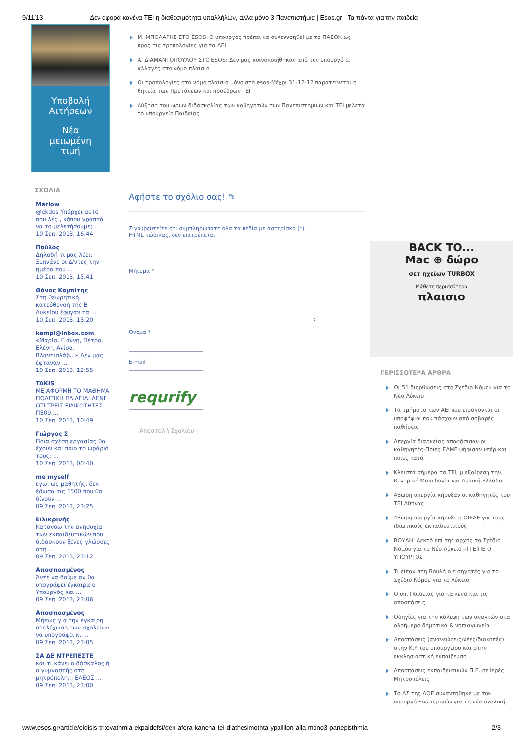9/11/13 Δεν αφορά κανένα ΤΕΙ η διαθεσιμότητα υπαλλήλων, αλλά μόνο 3 Πανεπιστήμια | Esos.gr - Τα πάντα για την παιδεία
Υποβολή
Αιτήσεων
Νέα
μειωμένη
τιμή
ΣΧΟΛΙΑ
Mariow
@ekdos Υπάρχει αυτό που λές , κάπου γραπτά να το μελετήσουμε; ...
10 Σεπ. 2013, 16:44
Παύλος
Δηλαδή τι μας λέει; Ξυπνάνε οι Δ/ντες την ημέρα που ...
10 Σεπ. 2013, 15:41
Θάνος Καμπίτης
Στη θεωρητική κατεύθυνση της Β Λυκείου έφυγαν τα ...
10 Σεπ. 2013, 15:20
kampi@inbox.com
«Μαρία, Γιάννη, Πέτρο, Ελένη, Ανίσα, Βλαντισλάβ...» Δεν μας έφταναν ...
10 Σεπ. 2013, 12:55
TAKIS
ΜΕ ΑΦΟΡΜΗ ΤΟ ΜΑΘΗΜΑ ΠΟΛΙΤΙΚΗ ΠΑΙΔΕΙΑ:.ΛΕΝΕ ΟΤΙ ΤΡΕΙΣ ΕΙΔΙΚΟΤΗΤΕΣ ΠΕ09 ...
10 Σεπ. 2013, 10:49
Γιώργος Σ
Ποια σχέση εργασίας θα έχουν και ποιο το ωράριό τους; ...
10 Σεπ. 2013, 00:40
me myself
εγώ, ως μαθητής, δεν έδωσα τις 1500 που θα δίνουν ...
09 Σεπ. 2013, 23:25
Ειλικρινής
Κατανοώ την ανησυχία των εκπαιδευτικών που διδάσκουν ξένες γλώσσες στη ...
09 Σεπ. 2013, 23:12
Αποσπασμένος
Άντε να δούμε αν θα υπογράψει έγκαιρα ο Υπουργός και ...
09 Σεπ. 2013, 23:06
Αποσπασμένος
Μήπως για την έγκαιρη στελέχωση των σχολείων να υπογράψει κι ...
09 Σεπ. 2013, 23:05
ΣΑ ΔΕ ΝΤΡΕΠΕΣΤΕ
και τι κάνει ο δάσκαλος ή ο γυμναστής στη μητρόπολη;;; ΕΛΕΟΣ ...
09 Σεπ. 2013, 23:00
Μ. ΜΠΟΛΑΡΗΣ ΣΤΟ ESOS: Ο υπουργός πρέπει να συνεννοηθεί με το ΠΑΣΟΚ ως προς τις τροπολογίες για τα ΑΕΙ
Α. ΔΙΑΜΑΝΤΟΠΟΥΛΟΥ ΣΤΟ ESOS: Δεν μας κοινοποιήθηκαν από τον υπουργό οι αλλαγές στο νόμο πλαίσιο
Οι τροπολογίες στο νόμο πλαίσιο μόνο στο esos-Μέχρι 31-12-12 παρατείνεται η θητεία των Πρυτάνεων και προέδρων ΤΕΙ
Αύξηση του ωρών διδασκαλίας των καθηγητών των Πανεπιστημίων και ΤΕΙ μελετά το υπουργείο Παιδείας
Αφήστε το σχόλιο σας! ✎
Σιγουρευτείτε ότι συμπληρώσατε όλα τα πεδία με αστερίσκο (*).
HTML κώδικας, δεν επιτρέπεται.
Μήνυμα *
Όνομα *
E-mail
requrify
Αποστολή Σχολίου
BACK TO...
Mac ⊕ δώρο
σετ ηχείων TURBOX
Μάθετε περισσότερα
πλαισιο
ΠΕΡΙΣΣΟΤΕΡΑ ΑΡΘΡΑ
Οι 51 διορθώσεις στο Σχέδιο Νόμου για το Νέο Λύκειο
Τα τμήματα των ΑΕΙ που εισάγονται οι υποψήφιοι που πάσχουν από σοβαρές παθήσεις
Απεργία διαρκείας αποφάσισαν οι καθηγητές-Ποιες ΕΛΜΕ ψήφισαν υπέρ και ποιες κατά
Κλειστά σήμερα τα ΤΕΙ, μ εξαίρεση την Κεντρική Μακεδονία και Δυτική Ελλάδα
48ωρη απεργία κήρυξαν οι καθηγητές του ΤΕΙ Αθήνας
48ωρη απεργία κήρυξε η ΟΙΕΛΕ για τους ιδιωτικούς εκπαιδευτικούς
ΒΟΥΛΗ: Δεκτό επί της αρχής το Σχέδιο Νόμου για το Νέο Λύκειο –ΤΙ ΕΙΠΕ Ο ΥΠΟΥΡΓΟΣ
Τι είπαν στη Βουλή ο εισηγητές για το Σχέδιο Νόμου για το Λύκειο
Ο υπ. Παιδείας για τα κενά και τις αποσπάσεις
Οδηγίες για την κάλυψη των αναγκών στα ολοήμερα δημοτικά & νηπιαγωγεία
Αποσπάσεις (ανανεώσεις/νέες/διακοπές) στην Κ.Υ.του υπουργείου και στην εκκλησιαστική εκπαίδευση
Αποσπάσεις εκπαιδευτικών Π.Ε. σε Ιερές Μητροπόλεις
Το ΔΣ της ΔΟΕ συναντήθηκε με τον υπουργό Εσωτερικών για τη νέα σχολική
www.esos.gr/article/eidisis-tritovathmia-ekpaidefsi/den-afora-kanena-tei-diathesimothta-ypallilon-alla-mono3-panepisthmia 2/3